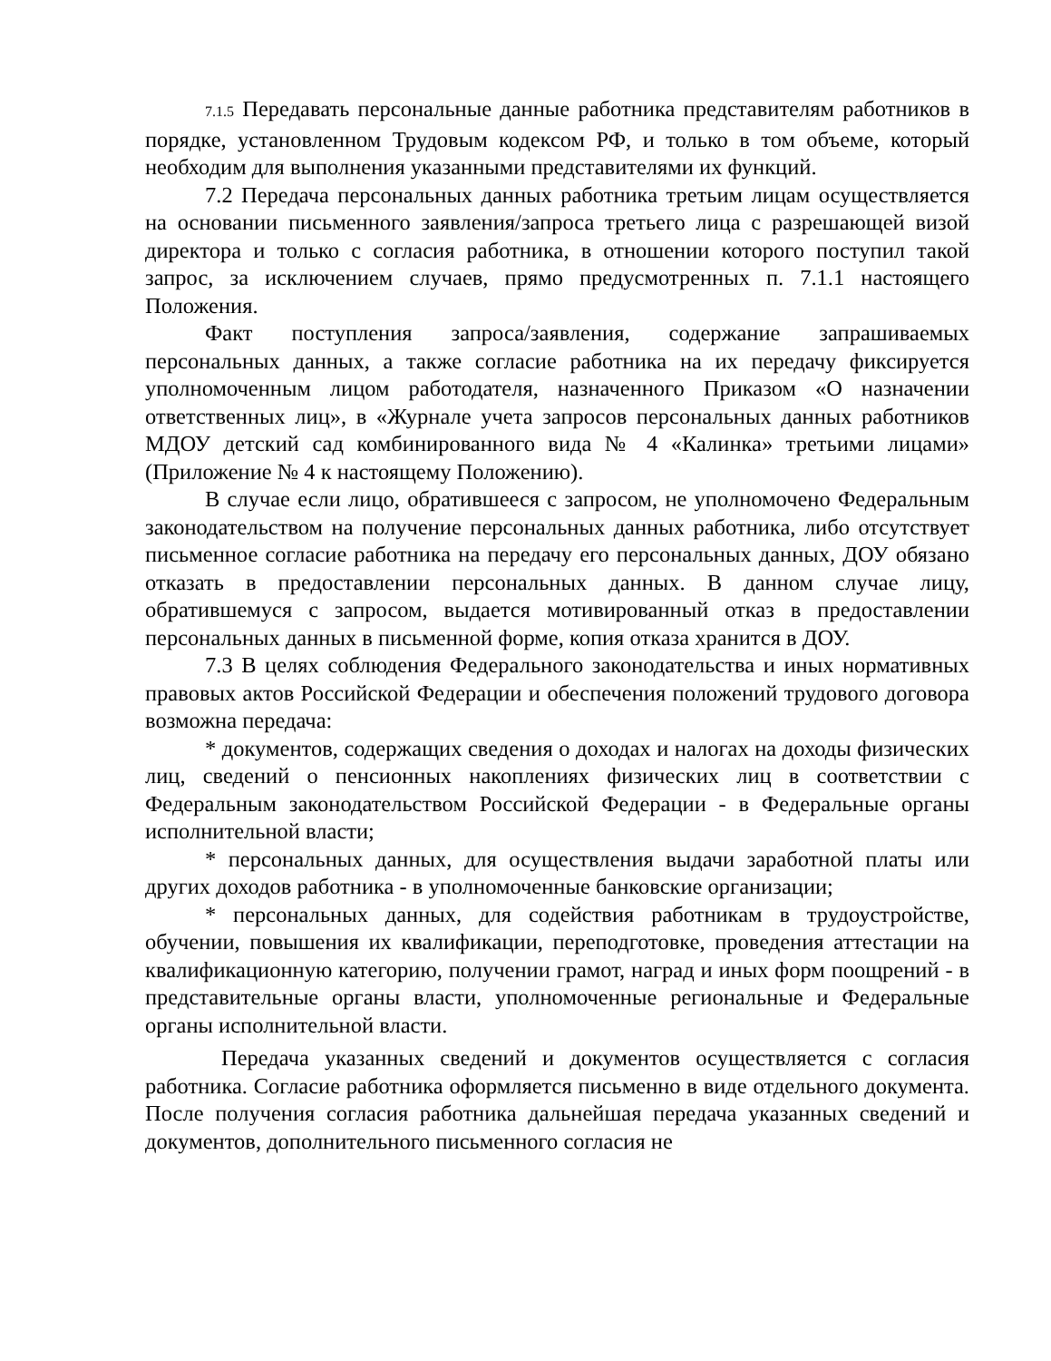7.1.5 Передавать персональные данные работника представителям работников в порядке, установленном Трудовым кодексом РФ, и только в том объеме, который необходим для выполнения указанными представителями их функций.
7.2 Передача персональных данных работника третьим лицам осуществляется на основании письменного заявления/запроса третьего лица с разрешающей визой директора и только с согласия работника, в отношении которого поступил такой запрос, за исключением случаев, прямо предусмотренных п. 7.1.1 настоящего Положения.
Факт поступления запроса/заявления, содержание запрашиваемых персональных данных, а также согласие работника на их передачу фиксируется уполномоченным лицом работодателя, назначенного Приказом «О назначении ответственных лиц», в «Журнале учета запросов персональных данных работников МДОУ детский сад комбинированного вида № 4 «Калинка» третьими лицами» (Приложение № 4 к настоящему Положению).
В случае если лицо, обратившееся с запросом, не уполномочено Федеральным законодательством на получение персональных данных работника, либо отсутствует письменное согласие работника на передачу его персональных данных, ДОУ обязано отказать в предоставлении персональных данных. В данном случае лицу, обратившемуся с запросом, выдается мотивированный отказ в предоставлении персональных данных в письменной форме, копия отказа хранится в ДОУ.
7.3 В целях соблюдения Федерального законодательства и иных нормативных правовых актов Российской Федерации и обеспечения положений трудового договора возможна передача:
* документов, содержащих сведения о доходах и налогах на доходы физических лиц, сведений о пенсионных накоплениях физических лиц в соответствии с Федеральным законодательством Российской Федерации - в Федеральные органы исполнительной власти;
* персональных данных, для осуществления выдачи заработной платы или других доходов работника - в уполномоченные банковские организации;
* персональных данных, для содействия работникам в трудоустройстве, обучении, повышения их квалификации, переподготовке, проведения аттестации на квалификационную категорию, получении грамот, наград и иных форм поощрений - в представительные органы власти, уполномоченные региональные и Федеральные органы исполнительной власти.
Передача указанных сведений и документов осуществляется с согласия работника. Согласие работника оформляется письменно в виде отдельного документа. После получения согласия работника дальнейшая передача указанных сведений и документов, дополнительного письменного согласия не